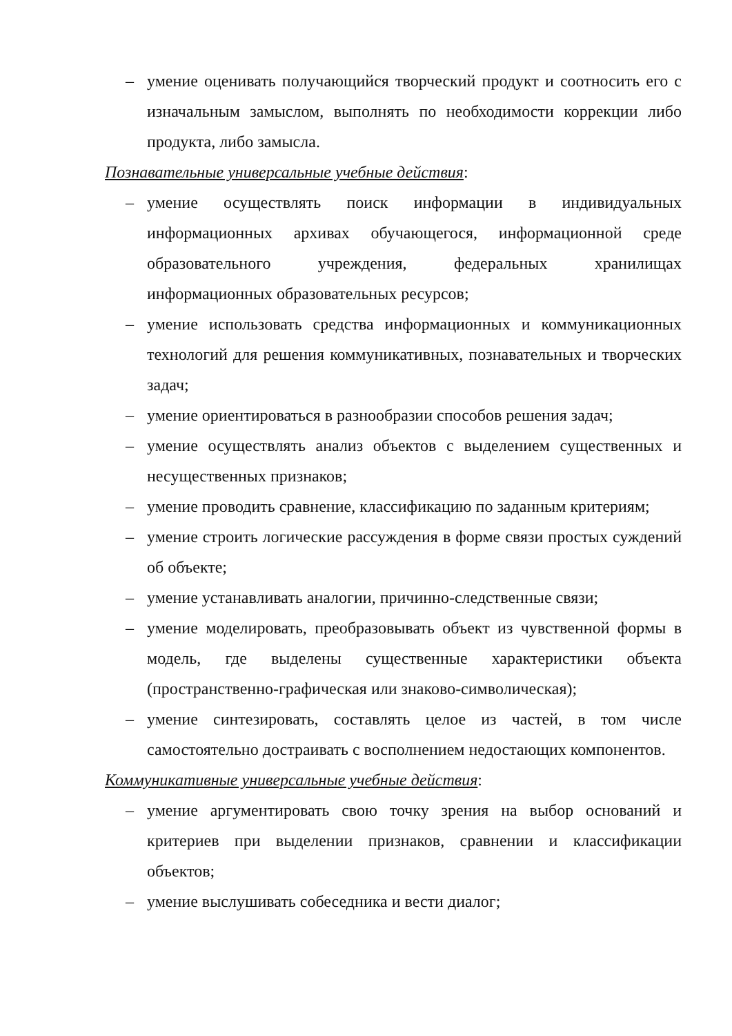– умение оценивать получающийся творческий продукт и соотносить его с изначальным замыслом, выполнять по необходимости коррекции либо продукта, либо замысла.
Познавательные универсальные учебные действия:
– умение осуществлять поиск информации в индивидуальных информационных архивах обучающегося, информационной среде образовательного учреждения, федеральных хранилищах информационных образовательных ресурсов;
– умение использовать средства информационных и коммуникационных технологий для решения коммуникативных, познавательных и творческих задач;
– умение ориентироваться в разнообразии способов решения задач;
– умение осуществлять анализ объектов с выделением существенных и несущественных признаков;
– умение проводить сравнение, классификацию по заданным критериям;
– умение строить логические рассуждения в форме связи простых суждений об объекте;
– умение устанавливать аналогии, причинно-следственные связи;
– умение моделировать, преобразовывать объект из чувственной формы в модель, где выделены существенные характеристики объекта (пространственно-графическая или знаково-символическая);
– умение синтезировать, составлять целое из частей, в том числе самостоятельно достраивать с восполнением недостающих компонентов.
Коммуникативные универсальные учебные действия:
– умение аргументировать свою точку зрения на выбор оснований и критериев при выделении признаков, сравнении и классификации объектов;
– умение выслушивать собеседника и вести диалог;